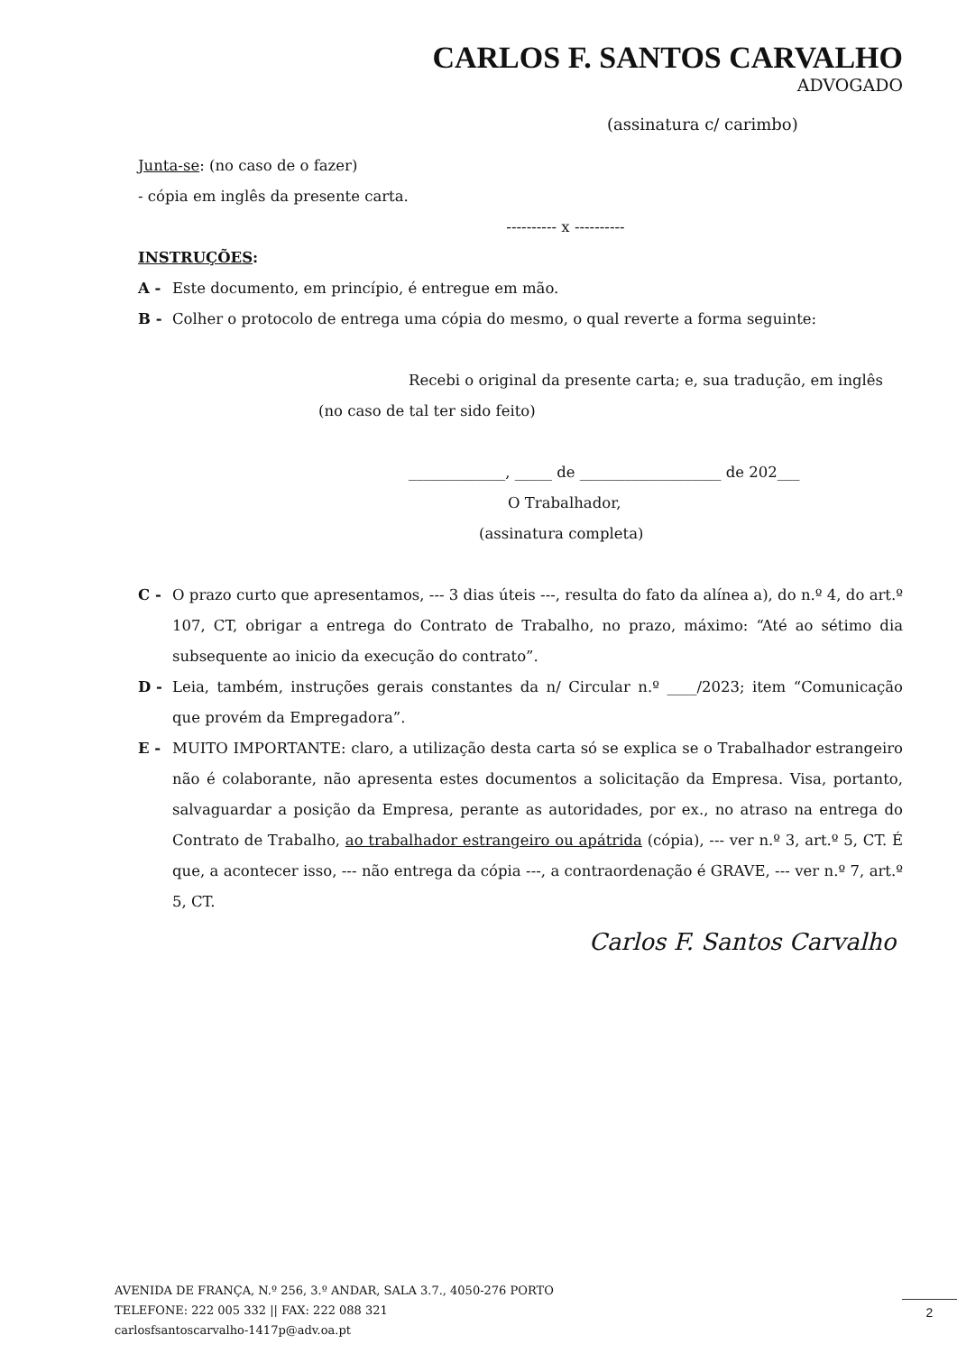CARLOS F. SANTOS CARVALHO
ADVOGADO
(assinatura c/ carimbo)
Junta-se: (no caso de o fazer)
- cópia em inglês da presente carta.
---------- x ----------
INSTRUÇÕES:
A - Este documento, em princípio, é entregue em mão.
B - Colher o protocolo de entrega uma cópia do mesmo, o qual reverte a forma seguinte:
Recebi o original da presente carta; e, sua tradução, em inglês
(no caso de tal ter sido feito)
_____________, _____ de ___________________ de 202___
O Trabalhador,
(assinatura completa)
C - O prazo curto que apresentamos, --- 3 dias úteis ---, resulta do fato da alínea a), do n.º 4, do art.º 107, CT, obrigar a entrega do Contrato de Trabalho, no prazo, máximo: “Até ao sétimo dia subsequente ao inicio da execução do contrato”.
D - Leia, também, instruções gerais constantes da n/ Circular n.º ____/2023; item “Comunicação que provém da Empregadora”.
E - MUITO IMPORTANTE: claro, a utilização desta carta só se explica se o Trabalhador estrangeiro não é colaborante, não apresenta estes documentos a solicitação da Empresa. Visa, portanto, salvaguardar a posição da Empresa, perante as autoridades, por ex., no atraso na entrega do Contrato de Trabalho, ao trabalhador estrangeiro ou apátrida (cópia), --- ver n.º 3, art.º 5, CT. É que, a acontecer isso, --- não entrega da cópia ---, a contraordenação é GRAVE, --- ver n.º 7, art.º 5, CT.
Carlos F. Santos Carvalho
AVENIDA DE FRANÇA, N.º 256, 3.º ANDAR, SALA 3.7., 4050-276 PORTO
TELEFONE: 222 005 332 || FAX: 222 088 321
carlosfsantoscarvalho-1417p@adv.oa.pt
2